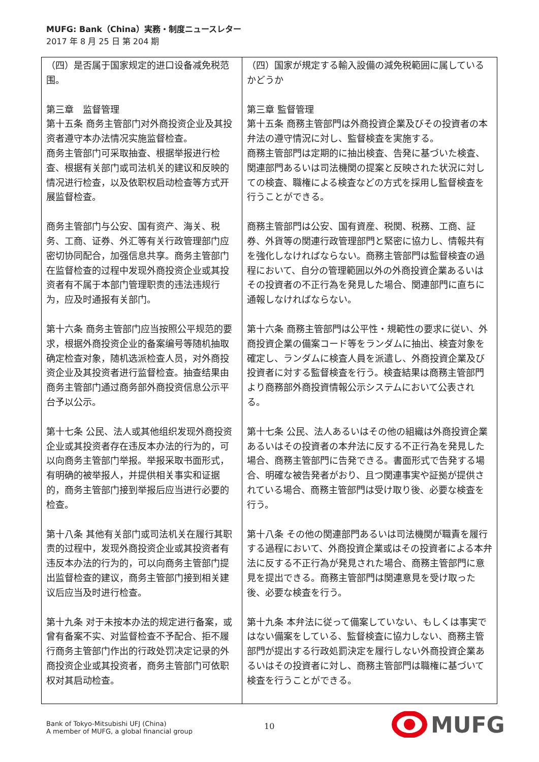MUFG: Bank（China）実務・制度ニュースレター
2017 年 8 月 25 日 第 204 期
| （四）是否属于国家规定的进口设备减免税范围。 第三章 监督管理 第十五条 商务主管部门对外商投资企业及其投资者遵守本办法情况实施监督检查。 商务主管部门可采取抽查、根据举报进行检查、根据有关部门或司法机关的建议和反映的情况进行检查，以及依职权启动检查等方式开展监督检查。 商务主管部门与公安、国有资产、海关、税务、工商、证券、外汇等有关行政管理部门应密切协同配合，加强信息共享。商务主管部门在监督检查的过程中发现外商投资企业或其投资者有不属于本部门管理职责的违法违规行为，应及时通报有关部门。 第十六条 商务主管部门应当按照公平规范的要求，根据外商投资企业的备案编号等随机抽取确定检查对象，随机选派检查人员，对外商投资企业及其投资者进行监督检查。抽查结果由商务主管部门通过商务部外商投资信息公示平台予以公示。 第十七条 公民、法人或其他组织发现外商投资企业或其投资者存在违反本办法的行为的，可以向商务主管部门举报。举报采取书面形式，有明确的被举报人，并提供相关事实和证据的，商务主管部门接到举报后应当进行必要的检查。 第十八条 其他有关部门或司法机关在履行其职责的过程中，发现外商投资企业或其投资者有违反本办法的行为的，可以向商务主管部门提出监督检查的建议，商务主管部门接到相关建议后应当及时进行检查。 第十九条 对于未按本办法的规定进行备案，或曾有备案不实、对监督检查不予配合、拒不履行商务主管部门作出的行政处罚决定记录的外商投资企业或其投资者，商务主管部门可依职权对其启动检查。 | （四）国家が規定する輸入設備の減免税範囲に属しているかどうか 第三章 監督管理 第十五条 商務主管部門は外商投資企業及びその投資者の本弁法の遵守情況に対し、監督検査を実施する。 商務主管部門は定期的に抽出検査、告発に基づいた検査、関連部門あるいは司法機関の提案と反映された状況に対しての検査、職権による検査などの方式を採用し監督検査を行うことができる。 商務主管部門は公安、国有資産、税関、税務、工商、証券、外貨等の関連行政管理部門と緊密に協力し、情報共有を強化しなければならない。商務主管部門は監督検査の過程において、自分の管理範囲以外の外商投資企業あるいはその投資者の不正行為を発見した場合、関連部門に直ちに通報しなければならない。 第十六条 商務主管部門は公平性・規範性の要求に従い、外商投資企業の備案コード等をランダムに抽出、検査対象を確定し、ランダムに検査人員を派遣し、外商投資企業及び投資者に対する監督検査を行う。検査結果は商務主管部門より商務部外商投資情報公示システムにおいて公表される。 第十七条 公民、法人あるいはその他の組織は外商投資企業あるいはその投資者の本弁法に反する不正行為を発見した場合、商務主管部門に告発できる。書面形式で告発する場合、明確な被告発者がおり、且つ関連事実や証拠が提供されている場合、商務主管部門は受け取り後、必要な検査を行う。 第十八条 その他の関連部門あるいは司法機関が職責を履行する過程において、外商投資企業或はその投資者による本弁法に反する不正行為が発見された場合、商務主管部門に意見を提出できる。商務主管部門は関連意見を受け取った後、必要な検査を行う。 第十九条 本弁法に従って備案していない、もしくは事実ではない備案をしている、監督検査に協力しない、商務主管部門が提出する行政処罰決定を履行しない外商投資企業あるいはその投資者に対し、商務主管部門は職権に基づいて検査を行うことができる。 |
Bank of Tokyo-Mitsubishi UFJ (China)
A member of MUFG, a global financial group
10
MUFG